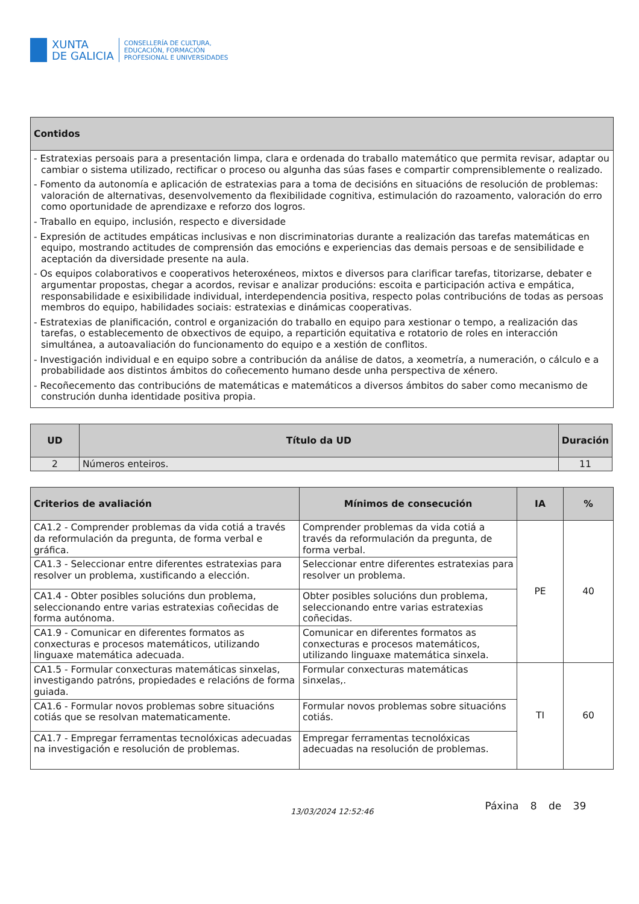XUNTA
DE GALICIA
CONSELLERÍA DE CULTURA,
EDUCACIÓN, FORMACIÓN
PROFESIONAL E UNIVERSIDADES
| Contidos |
| --- |
| - Estratexias persoais para a presentación limpa, clara e ordenada do traballo matemático que permita revisar, adaptar ou cambiar o sistema utilizado, rectificar o proceso ou algunha das súas fases e compartir comprensiblemente o realizado. - Fomento da autonomía e aplicación de estratexias para a toma de decisións en situacións de resolución de problemas: valoración de alternativas, desenvolvemento da flexibilidade cognitiva, estimulación do razoamento, valoración do erro como oportunidade de aprendizaxe e reforzo dos logros. - Traballo en equipo, inclusión, respecto e diversidade - Expresión de actitudes empáticas inclusivas e non discriminatorias durante a realización das tarefas matemáticas en equipo, mostrando actitudes de comprensión das emocións e experiencias das demais persoas e de sensibilidade e aceptación da diversidade presente na aula. - Os equipos colaborativos e cooperativos heteroxéneos, mixtos e diversos para clarificar tarefas, titorizarse, debater e argumentar propostas, chegar a acordos, revisar e analizar producións: escoita e participación activa e empática, responsabilidade e esixibilidade individual, interdependencia positiva, respecto polas contribucións de todas as persoas membros do equipo, habilidades sociais: estratexias e dinámicas cooperativas. - Estratexias de planificación, control e organización do traballo en equipo para xestionar o tempo, a realización das tarefas, o establecemento de obxectivos de equipo, a repartición equitativa e rotatorio de roles en interacción simultánea, a autoavaliación do funcionamento do equipo e a xestión de conflitos. - Investigación individual e en equipo sobre a contribución da análise de datos, a xeometría, a numeración, o cálculo e a probabilidade aos distintos ámbitos do coñecemento humano desde unha perspectiva de xénero. - Recoñecemento das contribucións de matemáticas e matemáticos a diversos ámbitos do saber como mecanismo de construción dunha identidade positiva propia. |
| UD | Título da UD | Duración |
| --- | --- | --- |
| 2 | Números enteiros. | 11 |
| Criterios de avaliación | Mínimos de consecución | IA | % |
| --- | --- | --- | --- |
| CA1.2 - Comprender problemas da vida cotiá a través da reformulación da pregunta, de forma verbal e gráfica. | Comprender problemas da vida cotiá a través da reformulación da pregunta, de forma verbal. | PE | 40 |
| CA1.3 - Seleccionar entre diferentes estratexias para resolver un problema, xustificando a elección. | Seleccionar entre diferentes estratexias para resolver un problema. | | |
| CA1.4 - Obter posibles solucións dun problema, seleccionando entre varias estratexias coñecidas de forma autónoma. | Obter posibles solucións dun problema, seleccionando entre varias estratexias coñecidas. | | |
| CA1.9 - Comunicar en diferentes formatos as conxecturas e procesos matemáticos, utilizando linguaxe matemática adecuada. | Comunicar en diferentes formatos as conxecturas e procesos matemáticos, utilizando linguaxe matemática sinxela. | | |
| CA1.5 - Formular conxecturas matemáticas sinxelas, investigando patróns, propiedades e relacións de forma guiada. | Formular conxecturas matemáticas sinxelas,. | TI | 60 |
| CA1.6 - Formular novos problemas sobre situacións cotiás que se resolvan matematicamente. | Formular novos problemas sobre situacións cotiás. | | |
| CA1.7 - Empregar ferramentas tecnolóxicas adecuadas na investigación e resolución de problemas. | Empregar ferramentas tecnolóxicas adecuadas na resolución de problemas. | | |
13/03/2024 12:52:46
Páxina 8 de 39